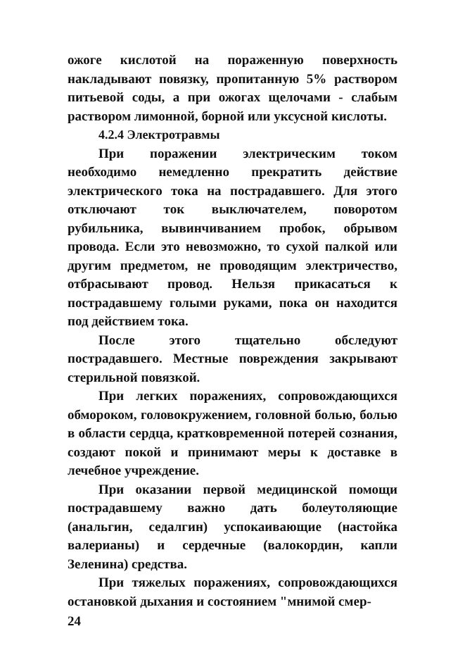ожоге кислотой на пораженную поверхность накладывают повязку, пропитанную 5% раствором питьевой соды, а при ожогах щелочами - слабым раствором лимонной, борной или уксусной кислоты.
4.2.4 Электротравмы
При поражении электрическим током необходимо немедленно прекратить действие электрического тока на пострадавшего. Для этого отключают ток выключателем, поворотом рубильника, вывинчиванием пробок, обрывом провода. Если это невозможно, то сухой палкой или другим предметом, не проводящим электричество, отбрасывают провод. Нельзя прикасаться к пострадавшему голыми руками, пока он находится под действием тока.
После этого тщательно обследуют пострадавшего. Местные повреждения закрывают стерильной повязкой.
При легких поражениях, сопровождающихся обмороком, головокружением, головной болью, болью в области сердца, кратковременной потерей сознания, создают покой и принимают меры к доставке в лечебное учреждение.
При оказании первой медицинской помощи пострадавшему важно дать болеутоляющие (анальгин, седалгин) успокаивающие (настойка валерианы) и сердечные (валокордин, капли Зеленина) средства.
При тяжелых поражениях, сопровождающихся остановкой дыхания и состоянием "мнимой смер-
24